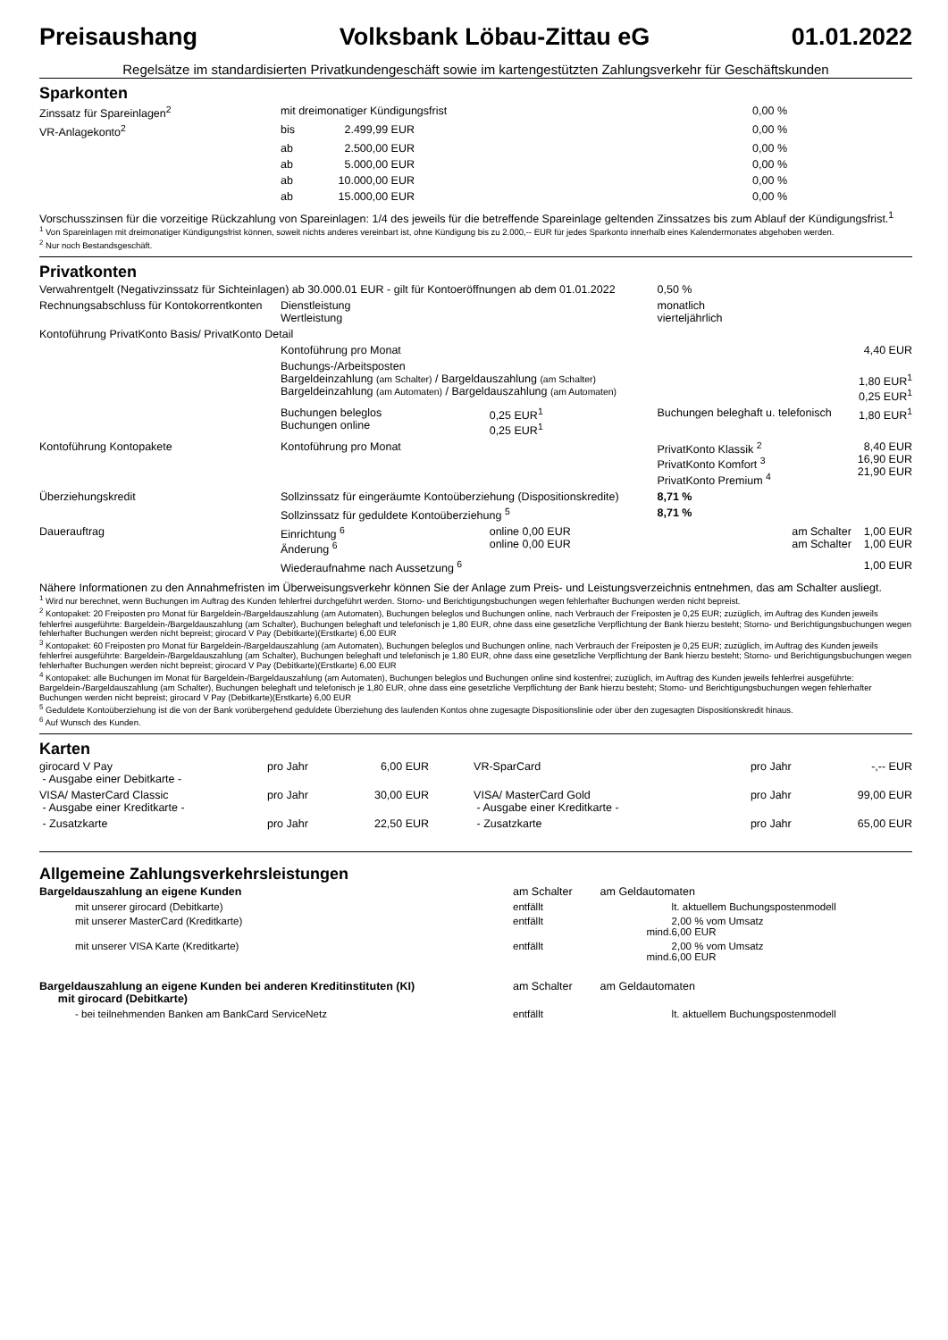Preisaushang Volksbank Löbau-Zittau eG 01.01.2022
Regelsätze im standardisierten Privatkundengeschäft sowie im kartengestützten Zahlungsverkehr für Geschäftskunden
Sparkonten
| Zinssatz für Spareinlagen<sup>2</sup> | mit dreimonatiger Kündigungsfrist | | | 0,00 % | |
| VR-Anlagekonto<sup>2</sup> | bis | 2.499,99 EUR | | 0,00 % | |
| | ab | 2.500,00 EUR | | 0,00 % | |
| | ab | 5.000,00 EUR | | 0,00 % | |
| | ab | 10.000,00 EUR | | 0,00 % | |
| | ab | 15.000,00 EUR | | 0,00 % | |
Vorschusszinsen für die vorzeitige Rückzahlung von Spareinlagen: 1/4 des jeweils für die betreffende Spareinlage geltenden Zinssatzes bis zum Ablauf der Kündigungsfrist.<sup>1</sup>
<sup>1</sup> Von Spareinlagen mit dreimonatiger Kündigungsfrist können, soweit nichts anderes vereinbart ist, ohne Kündigung bis zu 2.000,-- EUR für jedes Sparkonto innerhalb eines Kalendermonates abgehoben werden.
<sup>2</sup> Nur noch Bestandsgeschäft.
Privatkonten
| Verwahrentgelt (Negativzinssatz für Sichteinlagen) ab 30.000.01 EUR - gilt für Kontoeröffnungen ab dem 01.01.2022 | | | | 0,50 % | |
| Rechnungsabschluss für Kontokorrentkonten | Dienstleistung Wertleistung | | | monatlich vierteljährlich | |
| Kontoführung PrivatKonto Basis/ PrivatKonto Detail | | | | | |
| | Kontoführung pro Monat | | | | 4,40 EUR |
| | Buchungs-/Arbeitsposten Bargeldeinzahlung (am Schalter) / Bargeldauszahlung (am Schalter) Bargeldeinzahlung (am Automaten) / Bargeldauszahlung (am Automaten) | | | | 1,80 EUR<sup>1</sup> 0,25 EUR<sup>1</sup> |
| | Buchungen beleglos Buchungen online | 0,25 EUR<sup>1</sup> 0,25 EUR<sup>1</sup> | Buchungen beleghaft u. telefonisch | | 1,80 EUR<sup>1</sup> |
| Kontoführung Kontopakete | Kontoführung pro Monat | | PrivatKonto Klassik <sup>2</sup> PrivatKonto Komfort <sup>3</sup> PrivatKonto Premium <sup>4</sup> | | 8,40 EUR 16,90 EUR 21,90 EUR |
| Überziehungskredit | Sollzinssatz für eingeräumte Kontoüberziehung (Dispositionskredite) | | | 8,71 % | |
| | Sollzinssatz für geduldete Kontoüberziehung <sup>5</sup> | | | 8,71 % | |
| Dauerauftrag | Einrichtung <sup>6</sup> Änderung <sup>6</sup> | online 0,00 EUR online 0,00 EUR | | am Schalter am Schalter | 1,00 EUR 1,00 EUR |
| | Wiederaufnahme nach Aussetzung <sup>6</sup> | | | | 1,00 EUR |
Nähere Informationen zu den Annahmefristen im Überweisungsverkehr können Sie der Anlage zum Preis- und Leistungsverzeichnis entnehmen, das am Schalter ausliegt.
<sup>1</sup> Wird nur berechnet, wenn Buchungen im Auftrag des Kunden fehlerfrei durchgeführt werden. Storno- und Berichtigungsbuchungen wegen fehlerhafter Buchungen werden nicht bepreist.
<sup>2</sup> Kontopaket: 20 Freiposten pro Monat für Bargeldein-/Bargeldauszahlung (am Automaten), Buchungen beleglos und Buchungen online, nach Verbrauch der Freiposten je 0,25 EUR; zuzüglich, im Auftrag des Kunden jeweils fehlerfrei ausgeführte: Bargeldein-/Bargeldauszahlung (am Schalter), Buchungen beleghaft und telefonisch je 1,80 EUR, ohne dass eine gesetzliche Verpflichtung der Bank hierzu besteht; Storno- und Berichtigungsbuchungen wegen fehlerhafter Buchungen werden nicht bepreist; girocard V Pay (Debitkarte)(Erstkarte) 6,00 EUR
<sup>3</sup> Kontopaket: 60 Freiposten pro Monat für Bargeldein-/Bargeldauszahlung (am Automaten), Buchungen beleglos und Buchungen online, nach Verbrauch der Freiposten je 0,25 EUR; zuzüglich, im Auftrag des Kunden jeweils fehlerfrei ausgeführte: Bargeldein-/Bargeldauszahlung (am Schalter), Buchungen beleghaft und telefonisch je 1,80 EUR, ohne dass eine gesetzliche Verpflichtung der Bank hierzu besteht; Storno- und Berichtigungsbuchungen wegen fehlerhafter Buchungen werden nicht bepreist; girocard V Pay (Debitkarte)(Erstkarte) 6,00 EUR
<sup>4</sup> Kontopaket: alle Buchungen im Monat für Bargeldein-/Bargeldauszahlung (am Automaten), Buchungen beleglos und Buchungen online sind kostenfrei; zuzüglich, im Auftrag des Kunden jeweils fehlerfrei ausgeführte: Bargeldein-/Bargeldauszahlung (am Schalter), Buchungen beleghaft und telefonisch je 1,80 EUR, ohne dass eine gesetzliche Verpflichtung der Bank hierzu besteht; Storno- und Berichtigungsbuchungen wegen fehlerhafter Buchungen werden nicht bepreist; girocard V Pay (Debitkarte)(Erstkarte) 6,00 EUR
<sup>5</sup> Geduldete Kontoüberziehung ist die von der Bank vorübergehend geduldete Überziehung des laufenden Kontos ohne zugesagte Dispositionslinie oder über den zugesagten Dispositionskredit hinaus.
<sup>6</sup> Auf Wunsch des Kunden.
Karten
| girocard V Pay - Ausgabe einer Debitkarte - | pro Jahr | 6,00 EUR | VR-SparCard | pro Jahr | -,-- EUR |
| VISA/ MasterCard Classic - Ausgabe einer Kreditkarte - | pro Jahr | 30,00 EUR | VISA/ MasterCard Gold - Ausgabe einer Kreditkarte - | pro Jahr | 99,00 EUR |
| - Zusatzkarte | pro Jahr | 22,50 EUR | - Zusatzkarte | pro Jahr | 65,00 EUR |
Allgemeine Zahlungsverkehrsleistungen
| Bargeldauszahlung an eigene Kunden | am Schalter | am Geldautomaten | |
| mit unserer girocard (Debitkarte) | entfällt | | lt. aktuellem Buchungspostenmodell |
| mit unserer MasterCard (Kreditkarte) | entfällt | mind. | 2,00 % vom Umsatz 6,00 EUR |
| mit unserer VISA Karte (Kreditkarte) | entfällt | mind. | 2,00 % vom Umsatz 6,00 EUR |
| Bargeldauszahlung an eigene Kunden bei anderen Kreditinstituten (KI) mit girocard (Debitkarte) | am Schalter | am Geldautomaten | |
| - bei teilnehmenden Banken am BankCard ServiceNetz | entfällt | | lt. aktuellem Buchungspostenmodell |